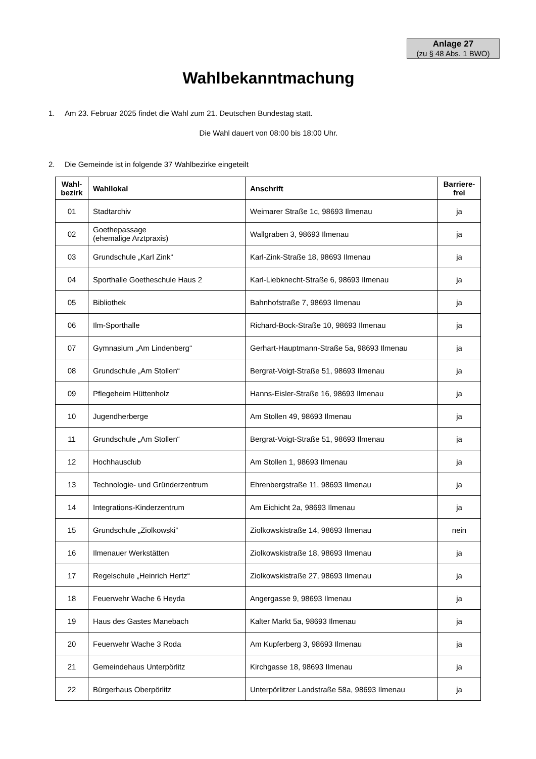Anlage 27
(zu § 48 Abs. 1 BWO)
Wahlbekanntmachung
1. Am 23. Februar 2025 findet die Wahl zum 21. Deutschen Bundestag statt.
Die Wahl dauert von 08:00 bis 18:00 Uhr.
2. Die Gemeinde ist in folgende 37 Wahlbezirke eingeteilt
| Wahl- bezirk | Wahllokal | Anschrift | Barriere- frei |
| --- | --- | --- | --- |
| 01 | Stadtarchiv | Weimarer Straße 1c, 98693 Ilmenau | ja |
| 02 | Goethepassage (ehemalige Arztpraxis) | Wallgraben 3, 98693 Ilmenau | ja |
| 03 | Grundschule „Karl Zink“ | Karl-Zink-Straße 18, 98693 Ilmenau | ja |
| 04 | Sporthalle Goetheschule Haus 2 | Karl-Liebknecht-Straße 6, 98693 Ilmenau | ja |
| 05 | Bibliothek | Bahnhofstraße 7, 98693 Ilmenau | ja |
| 06 | Ilm-Sporthalle | Richard-Bock-Straße 10, 98693 Ilmenau | ja |
| 07 | Gymnasium „Am Lindenberg“ | Gerhart-Hauptmann-Straße 5a, 98693 Ilmenau | ja |
| 08 | Grundschule „Am Stollen“ | Bergrat-Voigt-Straße 51, 98693 Ilmenau | ja |
| 09 | Pflegeheim Hüttenholz | Hanns-Eisler-Straße 16, 98693 Ilmenau | ja |
| 10 | Jugendherberge | Am Stollen 49, 98693 Ilmenau | ja |
| 11 | Grundschule „Am Stollen“ | Bergrat-Voigt-Straße 51, 98693 Ilmenau | ja |
| 12 | Hochhausclub | Am Stollen 1, 98693 Ilmenau | ja |
| 13 | Technologie- und Gründerzentrum | Ehrenbergstraße 11, 98693 Ilmenau | ja |
| 14 | Integrations-Kinderzentrum | Am Eichicht 2a, 98693 Ilmenau | ja |
| 15 | Grundschule „Ziolkowski“ | Ziolkowskistraße 14, 98693 Ilmenau | nein |
| 16 | Ilmenauer Werkstätten | Ziolkowskistraße 18, 98693 Ilmenau | ja |
| 17 | Regelschule „Heinrich Hertz“ | Ziolkowskistraße 27, 98693 Ilmenau | ja |
| 18 | Feuerwehr Wache 6 Heyda | Angergasse 9, 98693 Ilmenau | ja |
| 19 | Haus des Gastes Manebach | Kalter Markt 5a, 98693 Ilmenau | ja |
| 20 | Feuerwehr Wache 3 Roda | Am Kupferberg 3, 98693 Ilmenau | ja |
| 21 | Gemeindehaus Unterpörlitz | Kirchgasse 18, 98693 Ilmenau | ja |
| 22 | Bürgerhaus Oberpörlitz | Unterpörlitzer Landstraße 58a, 98693 Ilmenau | ja |